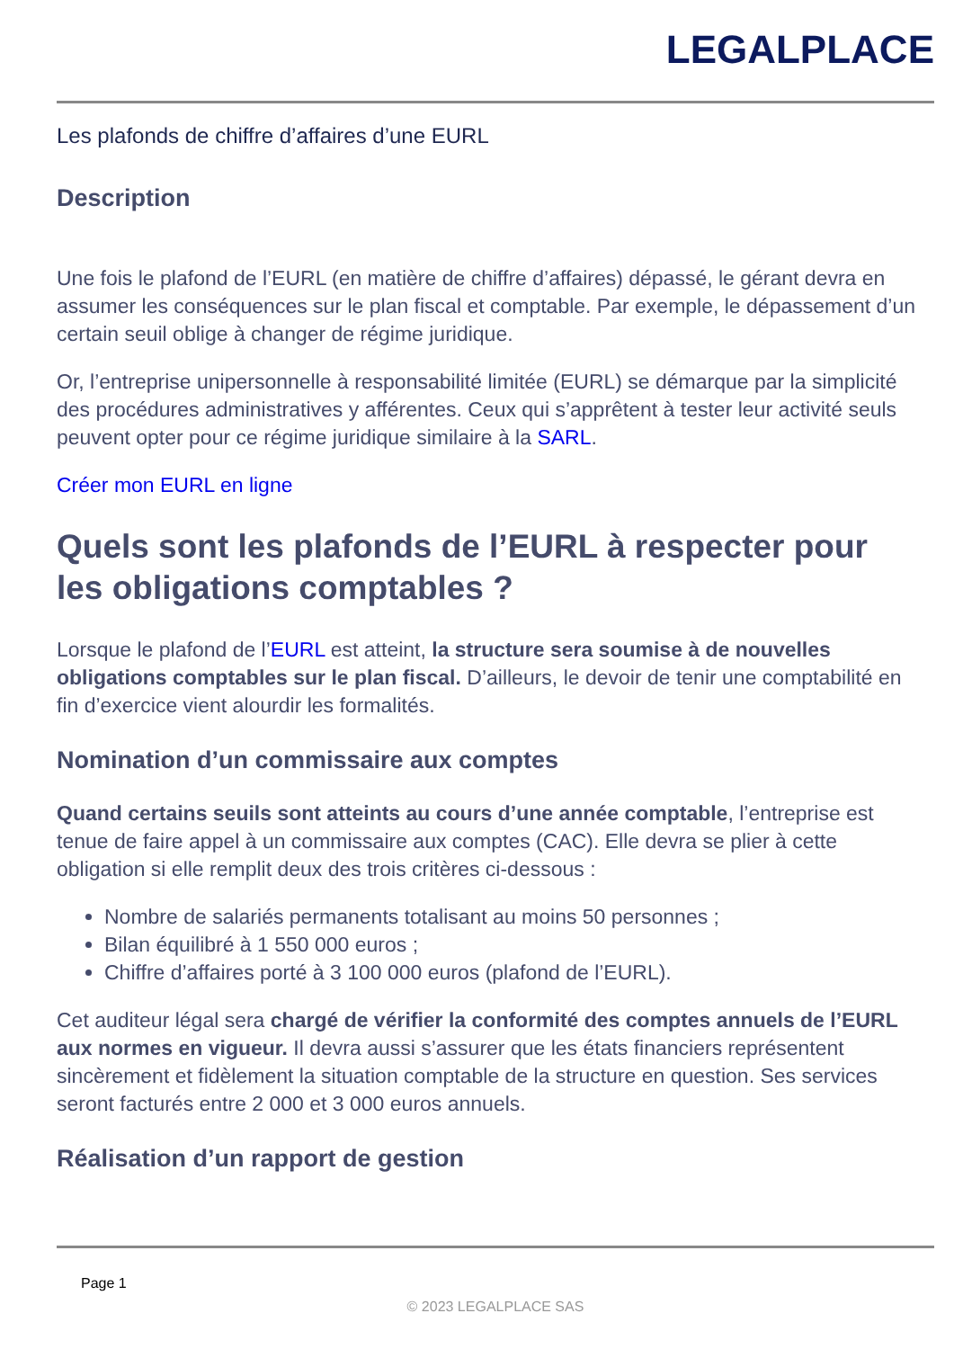LEGALPLACE
Les plafonds de chiffre d’affaires d’une EURL
Description
Une fois le plafond de l’EURL (en matière de chiffre d’affaires) dépassé, le gérant devra en assumer les conséquences sur le plan fiscal et comptable. Par exemple, le dépassement d’un certain seuil oblige à changer de régime juridique.
Or, l’entreprise unipersonnelle à responsabilité limitée (EURL) se démarque par la simplicité des procédures administratives y afférentes. Ceux qui s’apprêtent à tester leur activité seuls peuvent opter pour ce régime juridique similaire à la SARL.
Créer mon EURL en ligne
Quels sont les plafonds de l’EURL à respecter pour les obligations comptables ?
Lorsque le plafond de l’EURL est atteint, la structure sera soumise à de nouvelles obligations comptables sur le plan fiscal. D’ailleurs, le devoir de tenir une comptabilité en fin d’exercice vient alourdir les formalités.
Nomination d’un commissaire aux comptes
Quand certains seuils sont atteints au cours d’une année comptable, l’entreprise est tenue de faire appel à un commissaire aux comptes (CAC). Elle devra se plier à cette obligation si elle remplit deux des trois critères ci-dessous :
Nombre de salariés permanents totalisant au moins 50 personnes ;
Bilan équilibré à 1 550 000 euros ;
Chiffre d’affaires porté à 3 100 000 euros (plafond de l’EURL).
Cet auditeur légal sera chargé de vérifier la conformité des comptes annuels de l’EURL aux normes en vigueur. Il devra aussi s’assurer que les états financiers représentent sincèrement et fidèlement la situation comptable de la structure en question. Ses services seront facturés entre 2 000 et 3 000 euros annuels.
Réalisation d’un rapport de gestion
Page 1
© 2023 LEGALPLACE SAS